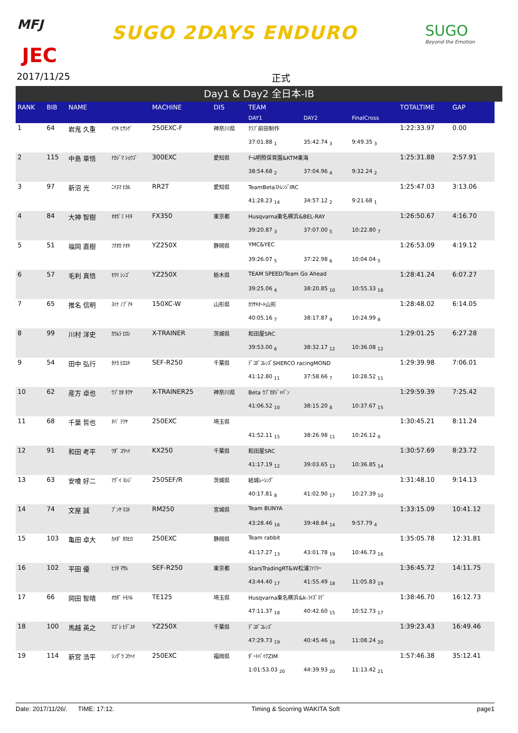MFJ
JEC
SUGO 2DAYS ENDURO SUGO
Beyond the Emotion
2017/11/25 正式
Day1 & Day2 全日本-IB
| RANK | BIB | NAME | | MACHINE | DIS | TEAM | | | TOTALTIME | GAP |
| --- | --- | --- | --- | --- | --- | --- | --- | --- | --- | --- |
| | | | | | | DAY1 | DAY2 | FinalCross | | |
| 1 | 64 | 岩鬼 久重 | ｲﾜｷ ﾋｻｼｹﾞ | 250EXC-F | 神奈川県 | ｸﾗﾌﾞ前田制作 | | | 1:22:33.97 | 0.00 |
| | | | | | | 37:01.88 <sub>1</sub> | 35:42.74 <sub>3</sub> | 9:49.35 <sub>3</sub> | | |
| 2 | 115 | 中島 章悟 | ﾅｶｼﾞﾏ ｼｮｳｺﾞ | 300EXC | 愛知県 | ﾁｰﾑ明照保育園&KTM東海 | | | 1:25:31.88 | 2:57.91 |
| | | | | | | 38:54.68 <sub>2</sub> | 37:04.96 <sub>4</sub> | 9:32.24 <sub>2</sub> | | |
| 3 | 97 | 新沼 光 | ﾆｲﾇﾏ ﾋｶﾙ | RR2T | 愛知県 | TeamBetaｽﾄﾚﾝｼﾞIRC | | | 1:25:47.03 | 3:13.06 |
| | | | | | | 41:28.23 <sub>14</sub> | 34:57.12 <sub>2</sub> | 9:21.68 <sub>1</sub> | | |
| 4 | 84 | 大神 智樹 | ｵｵｶﾞﾐ ﾄﾓｷ | FX350 | 東京都 | Husqvarna東名横浜&BEL-RAY | | | 1:26:50.67 | 4:16.70 |
| | | | | | | 39:20.87 <sub>3</sub> | 37:07.00 <sub>5</sub> | 10:22.80 <sub>7</sub> | | |
| 5 | 51 | 福岡 直樹 | ﾌｸｵｶ ﾅｵｷ | YZ250X | 静岡県 | YMC&YEC | | | 1:26:53.09 | 4:19.12 |
| | | | | | | 39:26.07 <sub>5</sub> | 37:22.98 <sub>6</sub> | 10:04.04 <sub>5</sub> | | |
| 6 | 57 | 毛利 真悟 | ﾓｳﾘ ｼﾝｺﾞ | YZ250X | 栃木県 | TEAM SPEED/Team Go Ahead | | | 1:28:41.24 | 6:07.27 |
| | | | | | | 39:25.06 <sub>4</sub> | 38:20.85 <sub>10</sub> | 10:55.33 <sub>18</sub> | | |
| 7 | 65 | 推名 信明 | ｽｲﾅ ﾉﾌﾞｱｷ | 150XC-W | 山形県 | ｶﾜｻｷｵｰﾄ山形 | | | 1:28:48.02 | 6:14.05 |
| | | | | | | 40:05.16 <sub>7</sub> | 38:17.87 <sub>9</sub> | 10:24.99 <sub>8</sub> | | |
| 8 | 99 | 川村 洋史 | ｶﾜﾑﾗ ﾋﾛｼ | X-TRAINER | 茨城県 | 和田屋SRC | | | 1:29:01.25 | 6:27.28 |
| | | | | | | 39:53.00 <sub>6</sub> | 38:32.17 <sub>12</sub> | 10:36.08 <sub>12</sub> | | |
| 9 | 54 | 田中 弘行 | ﾀﾅｶ ﾋﾛﾕｷ | SEF-R250 | 千葉県 | ﾃﾞｺﾎﾞｺﾚﾝｽﾞSHERCO racingMOND | | | 1:29:39.98 | 7:06.01 |
| | | | | | | 41:12.80 <sub>11</sub> | 37:58.66 <sub>7</sub> | 10:28.52 <sub>11</sub> | | |
| 10 | 62 | 産方 卓也 | ｳﾌﾞｶﾀ ﾀｸﾔ | X-TRAINER25 | 神奈川県 | Beta ｳﾌﾞｶﾀｼﾞｬﾊﾟﾝ | | | 1:29:59.39 | 7:25.42 |
| | | | | | | 41:06.52 <sub>10</sub> | 38:15.20 <sub>8</sub> | 10:37.67 <sub>15</sub> | | |
| 11 | 68 | 千葉 哲也 | ﾁﾊﾞ ﾃﾂﾔ | 250EXC | 埼玉県 | | | | 1:30:45.21 | 8:11.24 |
| | | | | | | 41:52.11 <sub>15</sub> | 38:26.98 <sub>11</sub> | 10:26.12 <sub>9</sub> | | |
| 12 | 91 | 和田 考平 | ﾜﾀﾞ ｺｳﾍｲ | KX250 | 千葉県 | 和田屋SRC | | | 1:30:57.69 | 8:23.72 |
| | | | | | | 41:17.19 <sub>12</sub> | 39:03.65 <sub>13</sub> | 10:36.85 <sub>14</sub> | | |
| 13 | 63 | 安喰 好二 | ｱｸﾞｲ ﾖｼｼﾞ | 250SEF/R | 茨城県 | 結城ﾚｰｼﾝｸﾞ | | | 1:31:48.10 | 9:14.13 |
| | | | | | | 40:17.81 <sub>8</sub> | 41:02.90 <sub>17</sub> | 10:27.39 <sub>10</sub> | | |
| 14 | 74 | 文屋 誠 | ﾌﾞﾝﾔ ﾏｺﾄ | RM250 | 宮城県 | Team BUNYA | | | 1:33:15.09 | 10:41.12 |
| | | | | | | 43:28.46 <sub>16</sub> | 39:48.84 <sub>14</sub> | 9:57.79 <sub>4</sub> | | |
| 15 | 103 | 亀田 卓大 | ｶﾒﾀﾞ ﾀｶﾋﾛ | 250EXC | 静岡県 | Team rabbit | | | 1:35:05.78 | 12:31.81 |
| | | | | | | 41:17.27 <sub>13</sub> | 43:01.78 <sub>19</sub> | 10:46.73 <sub>16</sub> | | |
| 16 | 102 | 平田 優 | ﾋﾗﾀ ﾏｻﾙ | SEF-R250 | 東京都 | StarsTradingRT&W松浦ﾌｧﾐﾘｰ | | | 1:36:45.72 | 14:11.75 |
| | | | | | | 43:44.40 <sub>17</sub> | 41:55.49 <sub>18</sub> | 11:05.83 <sub>19</sub> | | |
| 17 | 66 | 岡田 智晴 | ｵｶﾀﾞ ﾄﾓﾊﾙ | TE125 | 埼玉県 | Husqvarna東名横浜&k-ﾗｲｽﾞﾏﾃﾞ | | | 1:38:46.70 | 16:12.73 |
| | | | | | | 47:11.37 <sub>18</sub> | 40:42.60 <sub>15</sub> | 10:52.73 <sub>17</sub> | | |
| 18 | 100 | 馬越 英之 | ﾏｺﾞｼ ﾋﾃﾞﾕｷ | YZ250X | 千葉県 | ﾃﾞｺﾎﾞｺﾚﾝｽﾞ | | | 1:39:23.43 | 16:49.46 |
| | | | | | | 47:29.73 <sub>19</sub> | 40:45.46 <sub>16</sub> | 11:08.24 <sub>20</sub> | | |
| 19 | 114 | 新宮 浩平 | ｼﾝｸﾞｳ ｺｳﾍｲ | 250EXC | 福岡県 | ﾀﾞｰﾄﾊﾞｲｸZIM | | | 1:57:46.38 | 35:12.41 |
| | | | | | | 1:01:53.03 <sub>20</sub> | 44:39.93 <sub>20</sub> | 11:13.42 <sub>21</sub> | | |
Date: 2017/11/26/. TIME: 17:12. Timing & Scorring WAKITA Soft page1